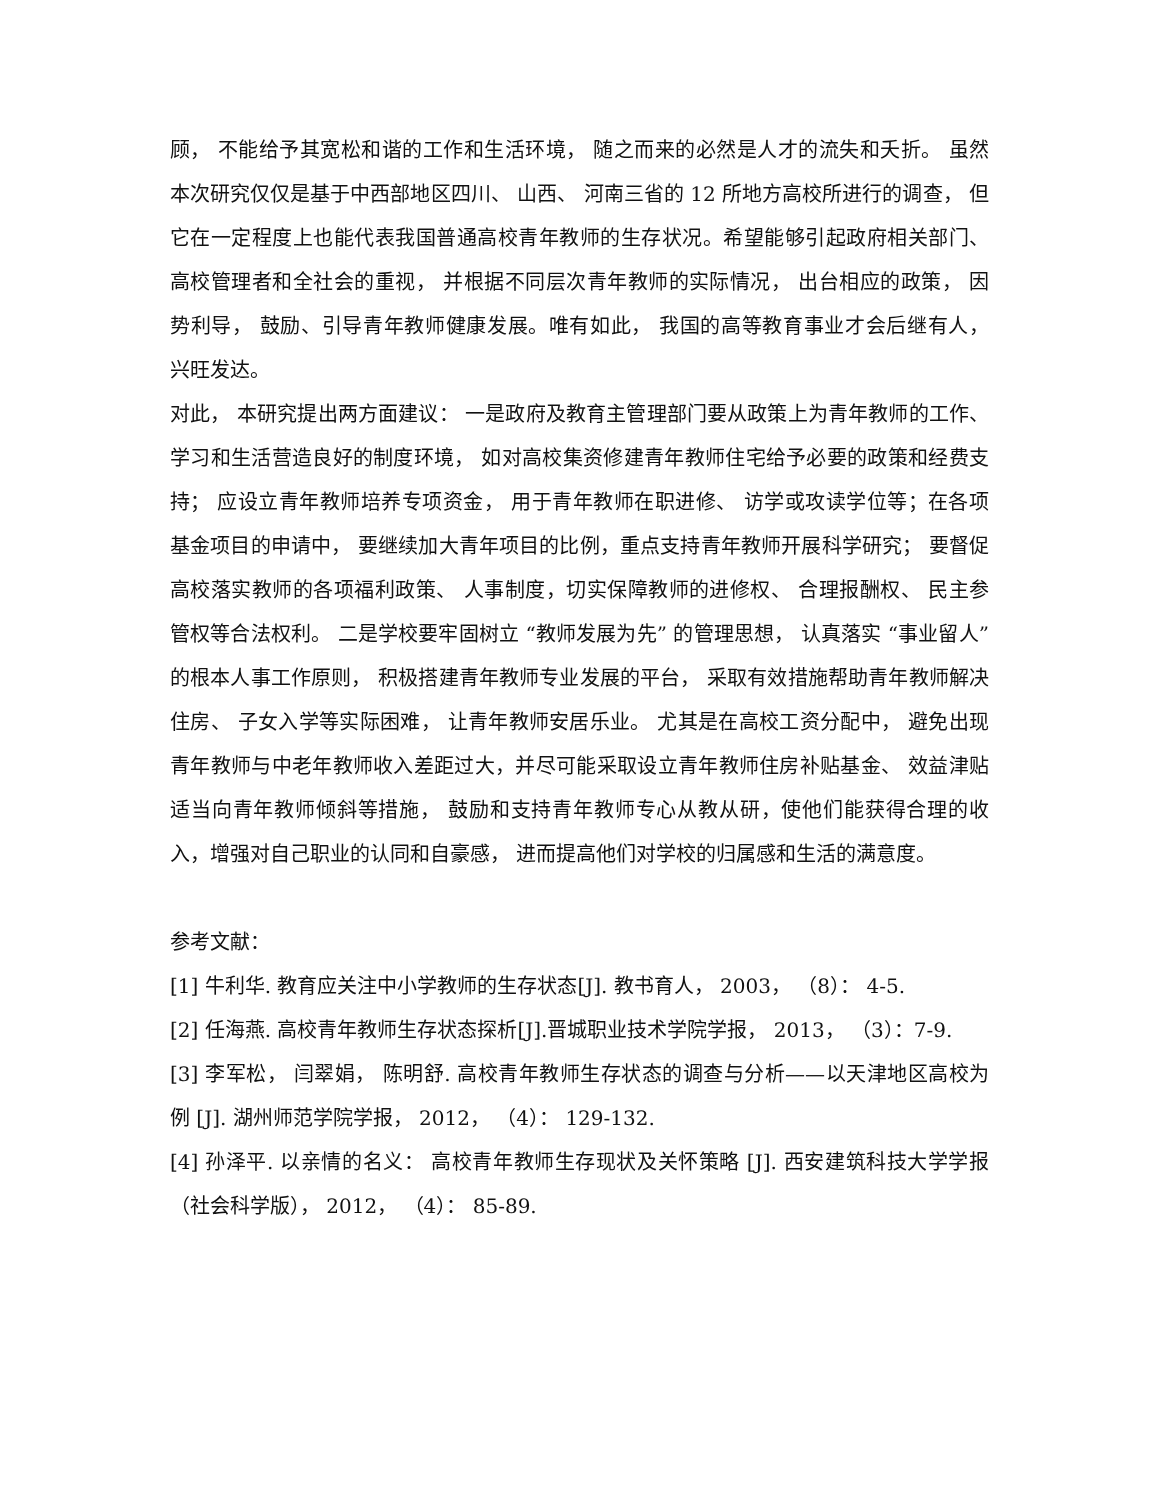顾， 不能给予其宽松和谐的工作和生活环境， 随之而来的必然是人才的流失和夭折。 虽然本次研究仅仅是基于中西部地区四川、 山西、 河南三省的 12 所地方高校所进行的调查， 但它在一定程度上也能代表我国普通高校青年教师的生存状况。希望能够引起政府相关部门、 高校管理者和全社会的重视， 并根据不同层次青年教师的实际情况， 出台相应的政策， 因势利导， 鼓励、引导青年教师健康发展。唯有如此， 我国的高等教育事业才会后继有人， 兴旺发达。
对此， 本研究提出两方面建议： 一是政府及教育主管理部门要从政策上为青年教师的工作、 学习和生活营造良好的制度环境， 如对高校集资修建青年教师住宅给予必要的政策和经费支持； 应设立青年教师培养专项资金， 用于青年教师在职进修、 访学或攻读学位等；在各项基金项目的申请中， 要继续加大青年项目的比例，重点支持青年教师开展科学研究； 要督促高校落实教师的各项福利政策、 人事制度，切实保障教师的进修权、 合理报酬权、 民主参管权等合法权利。 二是学校要牢固树立 “教师发展为先” 的管理思想， 认真落实 “事业留人”的根本人事工作原则， 积极搭建青年教师专业发展的平台， 采取有效措施帮助青年教师解决住房、 子女入学等实际困难， 让青年教师安居乐业。 尤其是在高校工资分配中， 避免出现青年教师与中老年教师收入差距过大，并尽可能采取设立青年教师住房补贴基金、 效益津贴适当向青年教师倾斜等措施， 鼓励和支持青年教师专心从教从研，使他们能获得合理的收入，增强对自己职业的认同和自豪感， 进而提高他们对学校的归属感和生活的满意度。
参考文献：
[1] 牛利华. 教育应关注中小学教师的生存状态[J]. 教书育人， 2003， （8）： 4-5.
[2] 任海燕. 高校青年教师生存状态探析[J].晋城职业技术学院学报， 2013， （3）：7-9.
[3] 李军松， 闫翠娟， 陈明舒. 高校青年教师生存状态的调查与分析——以天津地区高校为例 [J]. 湖州师范学院学报， 2012， （4）： 129-132.
[4] 孙泽平. 以亲情的名义： 高校青年教师生存现状及关怀策略 [J]. 西安建筑科技大学学报（社会科学版）， 2012， （4）： 85-89.